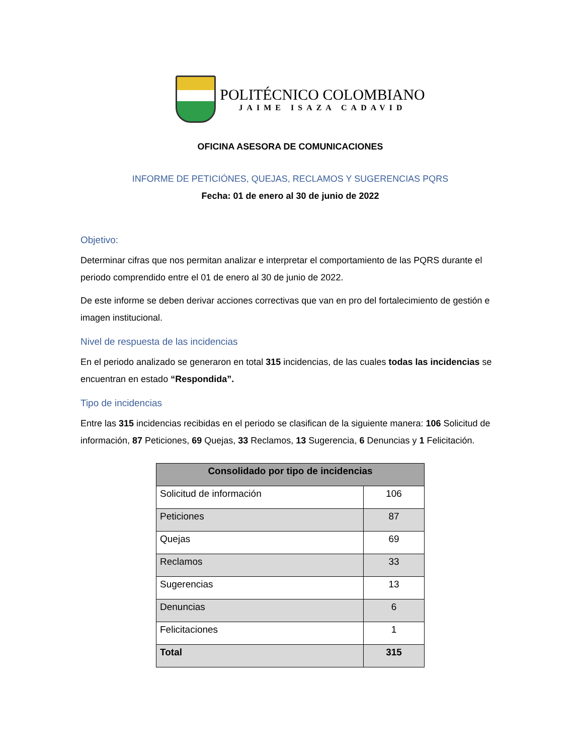POLITÉCNICO COLOMBIANO
JAIME ISAZA CADAVID
OFICINA ASESORA DE COMUNICACIONES
INFORME DE PETICIÓNES, QUEJAS, RECLAMOS Y SUGERENCIAS PQRS
Fecha: 01 de enero al 30 de junio de 2022
Objetivo:
Determinar cifras que nos permitan analizar e interpretar el comportamiento de las PQRS durante el periodo comprendido entre el 01 de enero al 30 de junio de 2022.
De este informe se deben derivar acciones correctivas que van en pro del fortalecimiento de gestión e imagen institucional.
Nivel de respuesta de las incidencias
En el periodo analizado se generaron en total 315 incidencias, de las cuales todas las incidencias se encuentran en estado “Respondida”.
Tipo de incidencias
Entre las 315 incidencias recibidas en el periodo se clasifican de la siguiente manera: 106 Solicitud de información, 87 Peticiones, 69 Quejas, 33 Reclamos, 13 Sugerencia, 6 Denuncias y 1 Felicitación.
| Consolidado por tipo de incidencias | |
| --- | --- |
| Solicitud de información | 106 |
| Peticiones | 87 |
| Quejas | 69 |
| Reclamos | 33 |
| Sugerencias | 13 |
| Denuncias | 6 |
| Felicitaciones | 1 |
| Total | 315 |